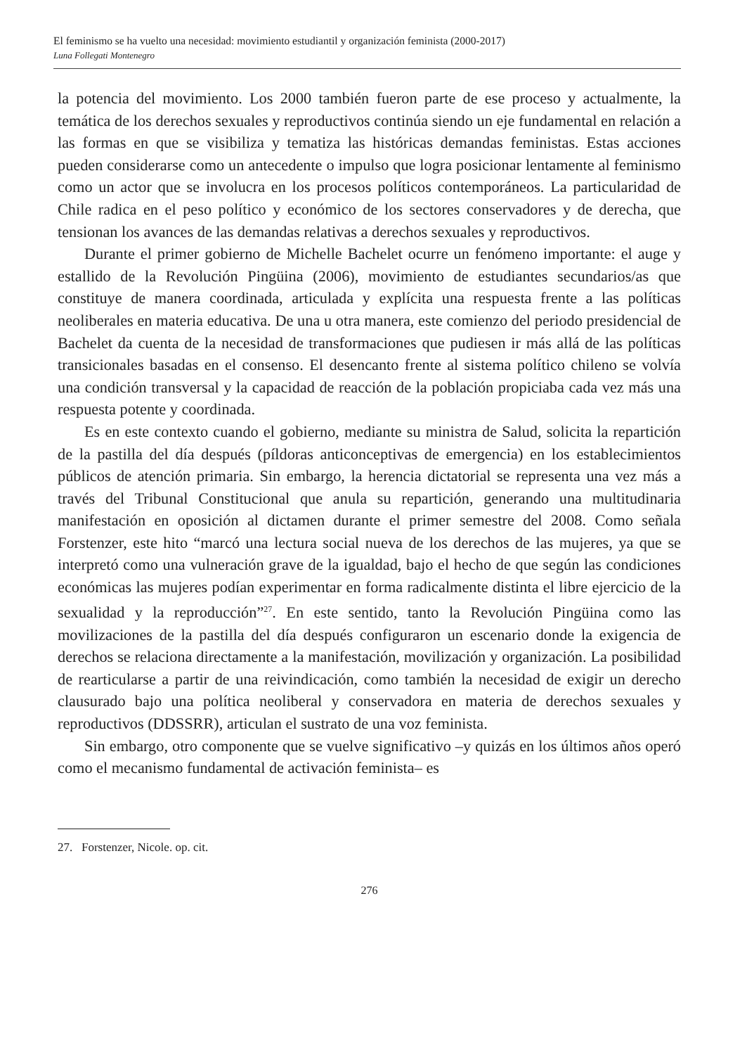El feminismo se ha vuelto una necesidad: movimiento estudiantil y organización feminista (2000-2017)
Luna Follegati Montenegro
la potencia del movimiento. Los 2000 también fueron parte de ese proceso y actualmente, la temática de los derechos sexuales y reproductivos continúa siendo un eje fundamental en relación a las formas en que se visibiliza y tematiza las históricas demandas feministas. Estas acciones pueden considerarse como un antecedente o impulso que logra posicionar lentamente al feminismo como un actor que se involucra en los procesos políticos contemporáneos. La particularidad de Chile radica en el peso político y económico de los sectores conservadores y de derecha, que tensionan los avances de las demandas relativas a derechos sexuales y reproductivos.
Durante el primer gobierno de Michelle Bachelet ocurre un fenómeno importante: el auge y estallido de la Revolución Pingüina (2006), movimiento de estudiantes secundarios/as que constituye de manera coordinada, articulada y explícita una respuesta frente a las políticas neoliberales en materia educativa. De una u otra manera, este comienzo del periodo presidencial de Bachelet da cuenta de la necesidad de transformaciones que pudiesen ir más allá de las políticas transicionales basadas en el consenso. El desencanto frente al sistema político chileno se volvía una condición transversal y la capacidad de reacción de la población propiciaba cada vez más una respuesta potente y coordinada.
Es en este contexto cuando el gobierno, mediante su ministra de Salud, solicita la repartición de la pastilla del día después (píldoras anticonceptivas de emergencia) en los establecimientos públicos de atención primaria. Sin embargo, la herencia dictatorial se representa una vez más a través del Tribunal Constitucional que anula su repartición, generando una multitudinaria manifestación en oposición al dictamen durante el primer semestre del 2008. Como señala Forstenzer, este hito “marcó una lectura social nueva de los derechos de las mujeres, ya que se interpretó como una vulneración grave de la igualdad, bajo el hecho de que según las condiciones económicas las mujeres podían experimentar en forma radicalmente distinta el libre ejercicio de la sexualidad y la reproducción”<sup>27</sup>. En este sentido, tanto la Revolución Pingüina como las movilizaciones de la pastilla del día después configuraron un escenario donde la exigencia de derechos se relaciona directamente a la manifestación, movilización y organización. La posibilidad de rearticularse a partir de una reivindicación, como también la necesidad de exigir un derecho clausurado bajo una política neoliberal y conservadora en materia de derechos sexuales y reproductivos (DDSSRR), articulan el sustrato de una voz feminista.
Sin embargo, otro componente que se vuelve significativo –y quizás en los últimos años operó como el mecanismo fundamental de activación feminista– es
27. Forstenzer, Nicole. op. cit.
276